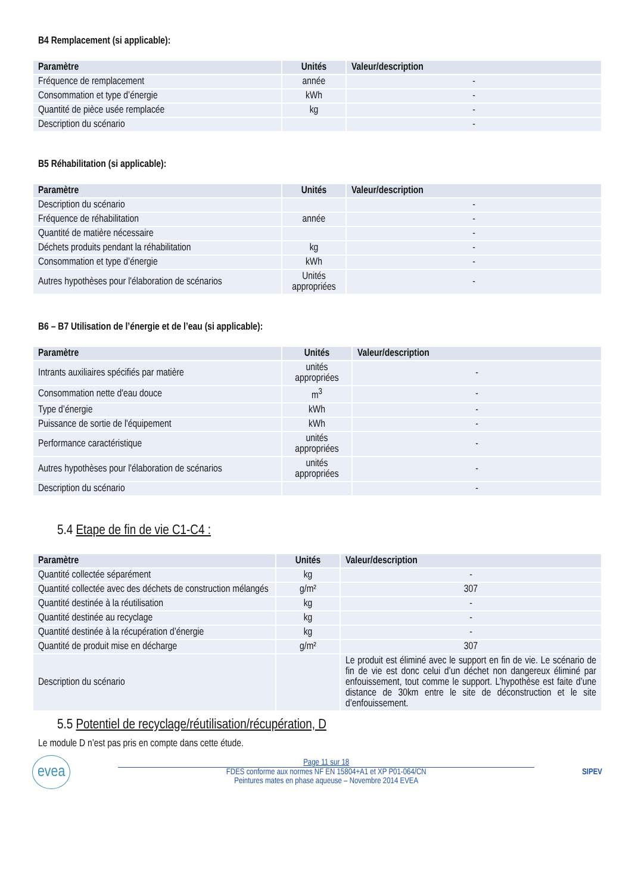B4 Remplacement (si applicable):
| Paramètre | Unités | Valeur/description |
| --- | --- | --- |
| Fréquence de remplacement | année | - |
| Consommation et type d’énergie | kWh | - |
| Quantité de pièce usée remplacée | kg | - |
| Description du scénario | | - |
B5 Réhabilitation (si applicable):
| Paramètre | Unités | Valeur/description |
| --- | --- | --- |
| Description du scénario | | - |
| Fréquence de réhabilitation | année | - |
| Quantité de matière nécessaire | | - |
| Déchets produits pendant la réhabilitation | kg | - |
| Consommation et type d’énergie | kWh | - |
| Autres hypothèses pour l'élaboration de scénarios | Unités appropriées | - |
B6 – B7 Utilisation de l’énergie et de l’eau (si applicable):
| Paramètre | Unités | Valeur/description |
| --- | --- | --- |
| Intrants auxiliaires spécifiés par matière | unités appropriées | - |
| Consommation nette d'eau douce | m<sup>3</sup> | - |
| Type d’énergie | kWh | - |
| Puissance de sortie de l'équipement | kWh | - |
| Performance caractéristique | unités appropriées | - |
| Autres hypothèses pour l'élaboration de scénarios | unités appropriées | - |
| Description du scénario | | - |
5.4 Etape de fin de vie C1-C4 :
| Paramètre | Unités | Valeur/description |
| --- | --- | --- |
| Quantité collectée séparément | kg | - |
| Quantité collectée avec des déchets de construction mélangés | g/m² | 307 |
| Quantité destinée à la réutilisation | kg | - |
| Quantité destinée au recyclage | kg | - |
| Quantité destinée à la récupération d’énergie | kg | - |
| Quantité de produit mise en décharge | g/m² | 307 |
| Description du scénario | | Le produit est éliminé avec le support en fin de vie. Le scénario de fin de vie est donc celui d’un déchet non dangereux éliminé par enfouissement, tout comme le support. L’hypothèse est faite d’une distance de 30km entre le site de déconstruction et le site d’enfouissement. |
5.5 Potentiel de recyclage/réutilisation/récupération, D
Le module D n’est pas pris en compte dans cette étude.
evea
Page 11 sur 18
FDES conforme aux normes NF EN 15804+A1 et XP P01-064/CN
Peintures mates en phase aqueuse – Novembre 2014 EVEA
SIPEV